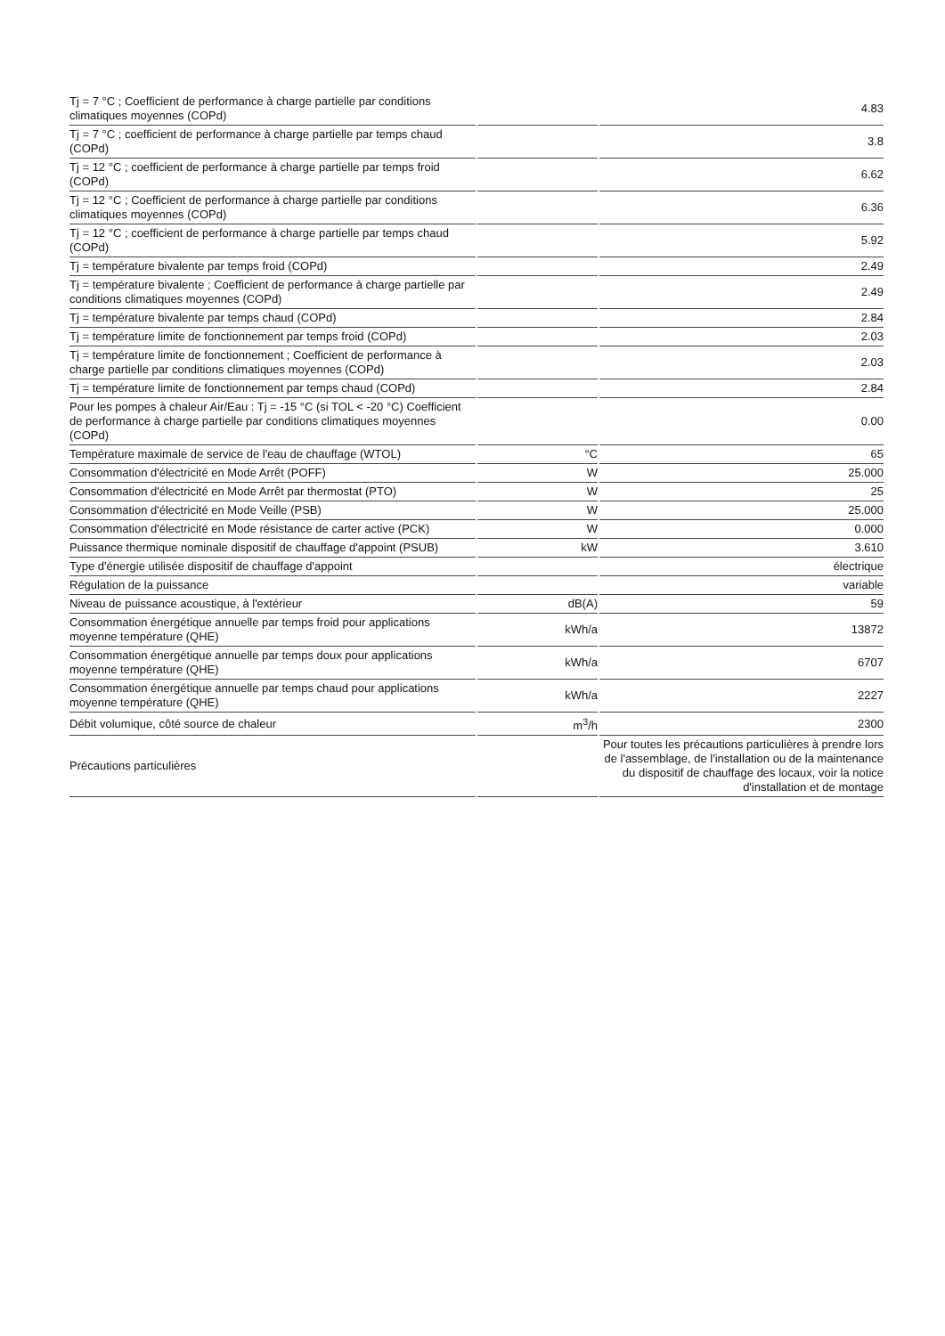| Tj = 7 °C ; Coefficient de performance à charge partielle par conditions climatiques moyennes (COPd) | | 4.83 |
| Tj = 7 °C ; coefficient de performance à charge partielle par temps chaud (COPd) | | 3.8 |
| Tj = 12 °C ; coefficient de performance à charge partielle par temps froid (COPd) | | 6.62 |
| Tj = 12 °C ; Coefficient de performance à charge partielle par conditions climatiques moyennes (COPd) | | 6.36 |
| Tj = 12 °C ; coefficient de performance à charge partielle par temps chaud (COPd) | | 5.92 |
| Tj = température bivalente par temps froid (COPd) | | 2.49 |
| Tj = température bivalente ; Coefficient de performance à charge partielle par conditions climatiques moyennes (COPd) | | 2.49 |
| Tj = température bivalente par temps chaud (COPd) | | 2.84 |
| Tj = température limite de fonctionnement par temps froid (COPd) | | 2.03 |
| Tj = température limite de fonctionnement ; Coefficient de performance à charge partielle par conditions climatiques moyennes (COPd) | | 2.03 |
| Tj = température limite de fonctionnement par temps chaud (COPd) | | 2.84 |
| Pour les pompes à chaleur Air/Eau : Tj = -15 °C (si TOL < -20 °C) Coefficient de performance à charge partielle par conditions climatiques moyennes (COPd) | | 0.00 |
| Température maximale de service de l'eau de chauffage (WTOL) | °C | 65 |
| Consommation d'électricité en Mode Arrêt (POFF) | W | 25.000 |
| Consommation d'électricité en Mode Arrêt par thermostat (PTO) | W | 25 |
| Consommation d'électricité en Mode Veille (PSB) | W | 25.000 |
| Consommation d'électricité en Mode résistance de carter active (PCK) | W | 0.000 |
| Puissance thermique nominale dispositif de chauffage d'appoint (PSUB) | kW | 3.610 |
| Type d'énergie utilisée dispositif de chauffage d'appoint | | électrique |
| Régulation de la puissance | | variable |
| Niveau de puissance acoustique, à l'extérieur | dB(A) | 59 |
| Consommation énergétique annuelle par temps froid pour applications moyenne température (QHE) | kWh/a | 13872 |
| Consommation énergétique annuelle par temps doux pour applications moyenne température (QHE) | kWh/a | 6707 |
| Consommation énergétique annuelle par temps chaud pour applications moyenne température (QHE) | kWh/a | 2227 |
| Débit volumique, côté source de chaleur | m<sup>3</sup>/h | 2300 |
| Précautions particulières | | Pour toutes les précautions particulières à prendre lors de l'assemblage, de l'installation ou de la maintenance du dispositif de chauffage des locaux, voir la notice d'installation et de montage |